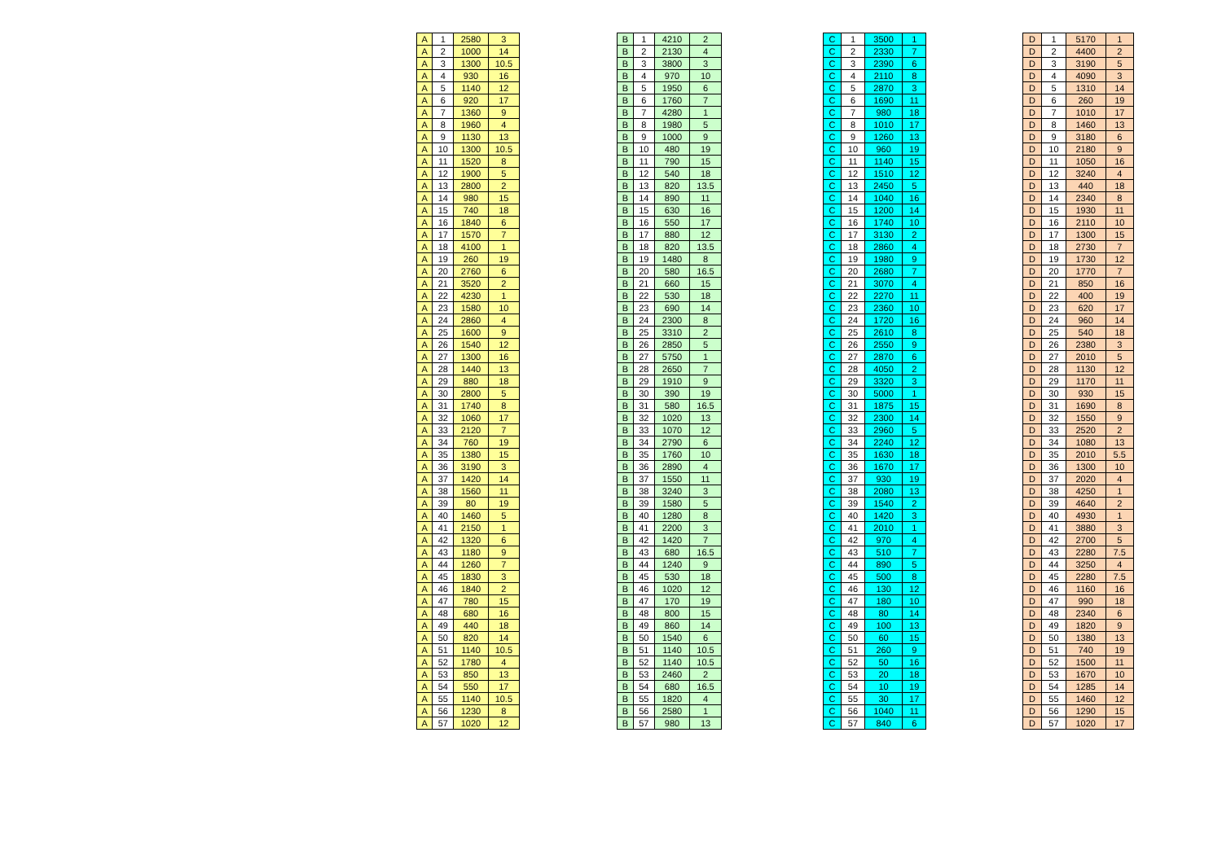| A | 1 | 2580 | 3 |
| A | 2 | 1000 | 14 |
| A | 3 | 1300 | 10.5 |
| A | 4 | 930 | 16 |
| A | 5 | 1140 | 12 |
| A | 6 | 920 | 17 |
| A | 7 | 1360 | 9 |
| A | 8 | 1960 | 4 |
| A | 9 | 1130 | 13 |
| A | 10 | 1300 | 10.5 |
| A | 11 | 1520 | 8 |
| A | 12 | 1900 | 5 |
| A | 13 | 2800 | 2 |
| A | 14 | 980 | 15 |
| A | 15 | 740 | 18 |
| A | 16 | 1840 | 6 |
| A | 17 | 1570 | 7 |
| A | 18 | 4100 | 1 |
| A | 19 | 260 | 19 |
| A | 20 | 2760 | 6 |
| A | 21 | 3520 | 2 |
| A | 22 | 4230 | 1 |
| A | 23 | 1580 | 10 |
| A | 24 | 2860 | 4 |
| A | 25 | 1600 | 9 |
| A | 26 | 1540 | 12 |
| A | 27 | 1300 | 16 |
| A | 28 | 1440 | 13 |
| A | 29 | 880 | 18 |
| A | 30 | 2800 | 5 |
| A | 31 | 1740 | 8 |
| A | 32 | 1060 | 17 |
| A | 33 | 2120 | 7 |
| A | 34 | 760 | 19 |
| A | 35 | 1380 | 15 |
| A | 36 | 3190 | 3 |
| A | 37 | 1420 | 14 |
| A | 38 | 1560 | 11 |
| A | 39 | 80 | 19 |
| A | 40 | 1460 | 5 |
| A | 41 | 2150 | 1 |
| A | 42 | 1320 | 6 |
| A | 43 | 1180 | 9 |
| A | 44 | 1260 | 7 |
| A | 45 | 1830 | 3 |
| A | 46 | 1840 | 2 |
| A | 47 | 780 | 15 |
| A | 48 | 680 | 16 |
| A | 49 | 440 | 18 |
| A | 50 | 820 | 14 |
| A | 51 | 1140 | 10.5 |
| A | 52 | 1780 | 4 |
| A | 53 | 850 | 13 |
| A | 54 | 550 | 17 |
| A | 55 | 1140 | 10.5 |
| A | 56 | 1230 | 8 |
| A | 57 | 1020 | 12 |
| B | 1 | 4210 | 2 |
| B | 2 | 2130 | 4 |
| B | 3 | 3800 | 3 |
| B | 4 | 970 | 10 |
| B | 5 | 1950 | 6 |
| B | 6 | 1760 | 7 |
| B | 7 | 4280 | 1 |
| B | 8 | 1980 | 5 |
| B | 9 | 1000 | 9 |
| B | 10 | 480 | 19 |
| B | 11 | 790 | 15 |
| B | 12 | 540 | 18 |
| B | 13 | 820 | 13.5 |
| B | 14 | 890 | 11 |
| B | 15 | 630 | 16 |
| B | 16 | 550 | 17 |
| B | 17 | 880 | 12 |
| B | 18 | 820 | 13.5 |
| B | 19 | 1480 | 8 |
| B | 20 | 580 | 16.5 |
| B | 21 | 660 | 15 |
| B | 22 | 530 | 18 |
| B | 23 | 690 | 14 |
| B | 24 | 2300 | 8 |
| B | 25 | 3310 | 2 |
| B | 26 | 2850 | 5 |
| B | 27 | 5750 | 1 |
| B | 28 | 2650 | 7 |
| B | 29 | 1910 | 9 |
| B | 30 | 390 | 19 |
| B | 31 | 580 | 16.5 |
| B | 32 | 1020 | 13 |
| B | 33 | 1070 | 12 |
| B | 34 | 2790 | 6 |
| B | 35 | 1760 | 10 |
| B | 36 | 2890 | 4 |
| B | 37 | 1550 | 11 |
| B | 38 | 3240 | 3 |
| B | 39 | 1580 | 5 |
| B | 40 | 1280 | 8 |
| B | 41 | 2200 | 3 |
| B | 42 | 1420 | 7 |
| B | 43 | 680 | 16.5 |
| B | 44 | 1240 | 9 |
| B | 45 | 530 | 18 |
| B | 46 | 1020 | 12 |
| B | 47 | 170 | 19 |
| B | 48 | 800 | 15 |
| B | 49 | 860 | 14 |
| B | 50 | 1540 | 6 |
| B | 51 | 1140 | 10.5 |
| B | 52 | 1140 | 10.5 |
| B | 53 | 2460 | 2 |
| B | 54 | 680 | 16.5 |
| B | 55 | 1820 | 4 |
| B | 56 | 2580 | 1 |
| B | 57 | 980 | 13 |
| C | 1 | 3500 | 1 |
| C | 2 | 2330 | 7 |
| C | 3 | 2390 | 6 |
| C | 4 | 2110 | 8 |
| C | 5 | 2870 | 3 |
| C | 6 | 1690 | 11 |
| C | 7 | 980 | 18 |
| C | 8 | 1010 | 17 |
| C | 9 | 1260 | 13 |
| C | 10 | 960 | 19 |
| C | 11 | 1140 | 15 |
| C | 12 | 1510 | 12 |
| C | 13 | 2450 | 5 |
| C | 14 | 1040 | 16 |
| C | 15 | 1200 | 14 |
| C | 16 | 1740 | 10 |
| C | 17 | 3130 | 2 |
| C | 18 | 2860 | 4 |
| C | 19 | 1980 | 9 |
| C | 20 | 2680 | 7 |
| C | 21 | 3070 | 4 |
| C | 22 | 2270 | 11 |
| C | 23 | 2360 | 10 |
| C | 24 | 1720 | 16 |
| C | 25 | 2610 | 8 |
| C | 26 | 2550 | 9 |
| C | 27 | 2870 | 6 |
| C | 28 | 4050 | 2 |
| C | 29 | 3320 | 3 |
| C | 30 | 5000 | 1 |
| C | 31 | 1875 | 15 |
| C | 32 | 2300 | 14 |
| C | 33 | 2960 | 5 |
| C | 34 | 2240 | 12 |
| C | 35 | 1630 | 18 |
| C | 36 | 1670 | 17 |
| C | 37 | 930 | 19 |
| C | 38 | 2080 | 13 |
| C | 39 | 1540 | 2 |
| C | 40 | 1420 | 3 |
| C | 41 | 2010 | 1 |
| C | 42 | 970 | 4 |
| C | 43 | 510 | 7 |
| C | 44 | 890 | 5 |
| C | 45 | 500 | 8 |
| C | 46 | 130 | 12 |
| C | 47 | 180 | 10 |
| C | 48 | 80 | 14 |
| C | 49 | 100 | 13 |
| C | 50 | 60 | 15 |
| C | 51 | 260 | 9 |
| C | 52 | 50 | 16 |
| C | 53 | 20 | 18 |
| C | 54 | 10 | 19 |
| C | 55 | 30 | 17 |
| C | 56 | 1040 | 11 |
| C | 57 | 840 | 6 |
| D | 1 | 5170 | 1 |
| D | 2 | 4400 | 2 |
| D | 3 | 3190 | 5 |
| D | 4 | 4090 | 3 |
| D | 5 | 1310 | 14 |
| D | 6 | 260 | 19 |
| D | 7 | 1010 | 17 |
| D | 8 | 1460 | 13 |
| D | 9 | 3180 | 6 |
| D | 10 | 2180 | 9 |
| D | 11 | 1050 | 16 |
| D | 12 | 3240 | 4 |
| D | 13 | 440 | 18 |
| D | 14 | 2340 | 8 |
| D | 15 | 1930 | 11 |
| D | 16 | 2110 | 10 |
| D | 17 | 1300 | 15 |
| D | 18 | 2730 | 7 |
| D | 19 | 1730 | 12 |
| D | 20 | 1770 | 7 |
| D | 21 | 850 | 16 |
| D | 22 | 400 | 19 |
| D | 23 | 620 | 17 |
| D | 24 | 960 | 14 |
| D | 25 | 540 | 18 |
| D | 26 | 2380 | 3 |
| D | 27 | 2010 | 5 |
| D | 28 | 1130 | 12 |
| D | 29 | 1170 | 11 |
| D | 30 | 930 | 15 |
| D | 31 | 1690 | 8 |
| D | 32 | 1550 | 9 |
| D | 33 | 2520 | 2 |
| D | 34 | 1080 | 13 |
| D | 35 | 2010 | 5.5 |
| D | 36 | 1300 | 10 |
| D | 37 | 2020 | 4 |
| D | 38 | 4250 | 1 |
| D | 39 | 4640 | 2 |
| D | 40 | 4930 | 1 |
| D | 41 | 3880 | 3 |
| D | 42 | 2700 | 5 |
| D | 43 | 2280 | 7.5 |
| D | 44 | 3250 | 4 |
| D | 45 | 2280 | 7.5 |
| D | 46 | 1160 | 16 |
| D | 47 | 990 | 18 |
| D | 48 | 2340 | 6 |
| D | 49 | 1820 | 9 |
| D | 50 | 1380 | 13 |
| D | 51 | 740 | 19 |
| D | 52 | 1500 | 11 |
| D | 53 | 1670 | 10 |
| D | 54 | 1285 | 14 |
| D | 55 | 1460 | 12 |
| D | 56 | 1290 | 15 |
| D | 57 | 1020 | 17 |